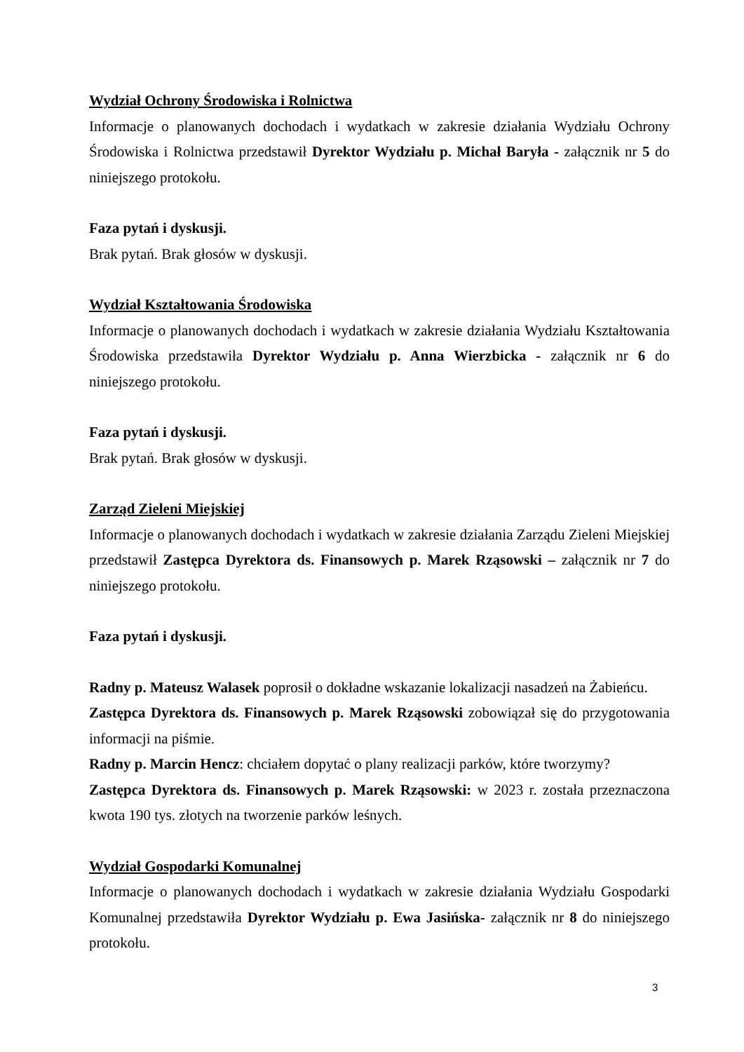Wydział Ochrony Środowiska i Rolnictwa
Informacje o planowanych dochodach i wydatkach w zakresie działania Wydziału Ochrony Środowiska i Rolnictwa przedstawił Dyrektor Wydziału p. Michał Baryła - załącznik nr 5 do niniejszego protokołu.
Faza pytań i dyskusji.
Brak pytań. Brak głosów w dyskusji.
Wydział Kształtowania Środowiska
Informacje o planowanych dochodach i wydatkach w zakresie działania Wydziału Kształtowania Środowiska przedstawiła Dyrektor Wydziału p. Anna Wierzbicka - załącznik nr 6 do niniejszego protokołu.
Faza pytań i dyskusji.
Brak pytań. Brak głosów w dyskusji.
Zarząd Zieleni Miejskiej
Informacje o planowanych dochodach i wydatkach w zakresie działania Zarządu Zieleni Miejskiej przedstawił Zastępca Dyrektora ds. Finansowych p. Marek Rząsowski – załącznik nr 7 do niniejszego protokołu.
Faza pytań i dyskusji.
Radny p. Mateusz Walasek poprosił o dokładne wskazanie lokalizacji nasadzeń na Żabieńcu.
Zastępca Dyrektora ds. Finansowych p. Marek Rząsowski zobowiązał się do przygotowania informacji na piśmie.
Radny p. Marcin Hencz: chciałem dopytać o plany realizacji parków, które tworzymy?
Zastępca Dyrektora ds. Finansowych p. Marek Rząsowski: w 2023 r. została przeznaczona kwota 190 tys. złotych na tworzenie parków leśnych.
Wydział Gospodarki Komunalnej
Informacje o planowanych dochodach i wydatkach w zakresie działania Wydziału Gospodarki Komunalnej przedstawiła Dyrektor Wydziału p. Ewa Jasińska- załącznik nr 8 do niniejszego protokołu.
3